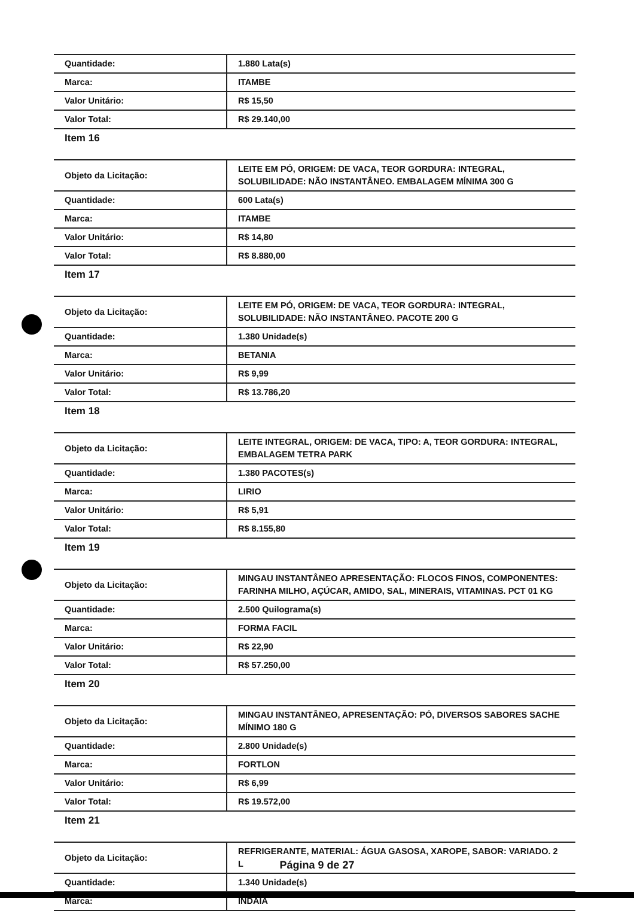| Quantidade: | 1.880 Lata(s) |
| Marca: | ITAMBE |
| Valor Unitário: | R$ 15,50 |
| Valor Total: | R$ 29.140,00 |
Item 16
| Objeto da Licitação: | LEITE EM PÓ, ORIGEM: DE VACA, TEOR GORDURA: INTEGRAL, SOLUBILIDADE: NÃO INSTANTÂNEO. EMBALAGEM MÍNIMA 300 G |
| Quantidade: | 600 Lata(s) |
| Marca: | ITAMBE |
| Valor Unitário: | R$ 14,80 |
| Valor Total: | R$ 8.880,00 |
Item 17
| Objeto da Licitação: | LEITE EM PÓ, ORIGEM: DE VACA, TEOR GORDURA: INTEGRAL, SOLUBILIDADE: NÃO INSTANTÂNEO. PACOTE 200 G |
| Quantidade: | 1.380 Unidade(s) |
| Marca: | BETANIA |
| Valor Unitário: | R$ 9,99 |
| Valor Total: | R$ 13.786,20 |
Item 18
| Objeto da Licitação: | LEITE INTEGRAL, ORIGEM: DE VACA, TIPO: A, TEOR GORDURA: INTEGRAL, EMBALAGEM TETRA PARK |
| Quantidade: | 1.380 PACOTES(s) |
| Marca: | LIRIO |
| Valor Unitário: | R$ 5,91 |
| Valor Total: | R$ 8.155,80 |
Item 19
| Objeto da Licitação: | MINGAU INSTANTÂNEO APRESENTAÇÃO: FLOCOS FINOS, COMPONENTES: FARINHA MILHO, AÇÚCAR, AMIDO, SAL, MINERAIS, VITAMINAS. PCT 01 KG |
| Quantidade: | 2.500 Quilograma(s) |
| Marca: | FORMA FACIL |
| Valor Unitário: | R$ 22,90 |
| Valor Total: | R$ 57.250,00 |
Item 20
| Objeto da Licitação: | MINGAU INSTANTÂNEO, APRESENTAÇÃO: PÓ, DIVERSOS SABORES SACHE MÍNIMO 180 G |
| Quantidade: | 2.800 Unidade(s) |
| Marca: | FORTLON |
| Valor Unitário: | R$ 6,99 |
| Valor Total: | R$ 19.572,00 |
Item 21
| Objeto da Licitação: | REFRIGERANTE, MATERIAL: ÁGUA GASOSA, XAROPE, SABOR: VARIADO. 2 L |
| Quantidade: | 1.340 Unidade(s) |
| Marca: | INDAIA |
Página 9 de 27